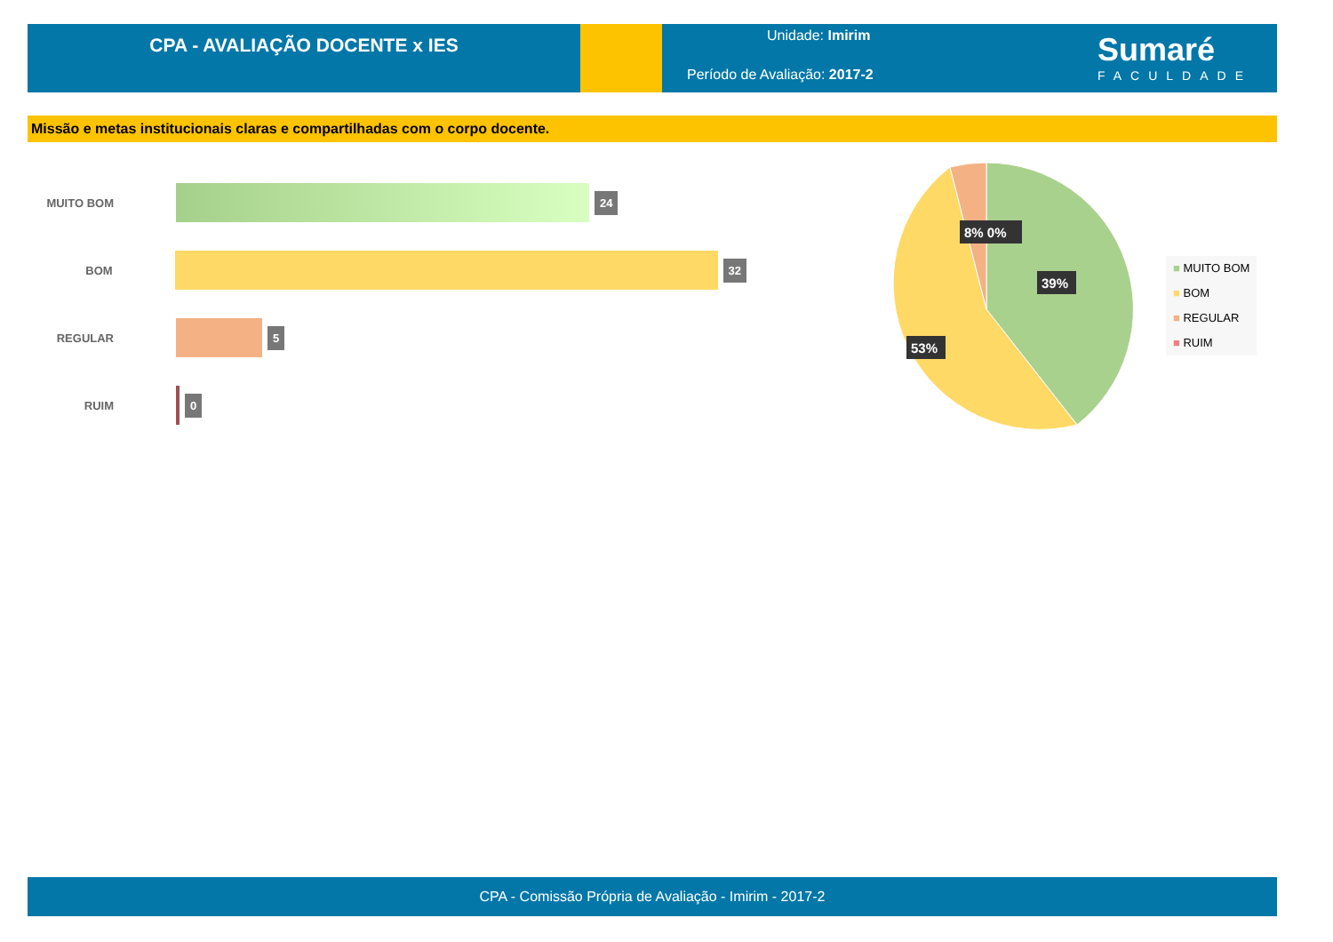CPA - AVALIAÇÃO DOCENTE x IES
Unidade: Imirim
Período de Avaliação: 2017-2
Sumaré
FACULDADE
Missão e metas institucionais claras e compartilhadas com o corpo docente.
MUITO BOM
24
BOM
32
REGULAR
5
RUIM
0
8% 0%
39%
53%
■ MUITO BOM
■ BOM
■ REGULAR
■ RUIM
CPA - Comissão Própria de Avaliação - Imirim - 2017-2